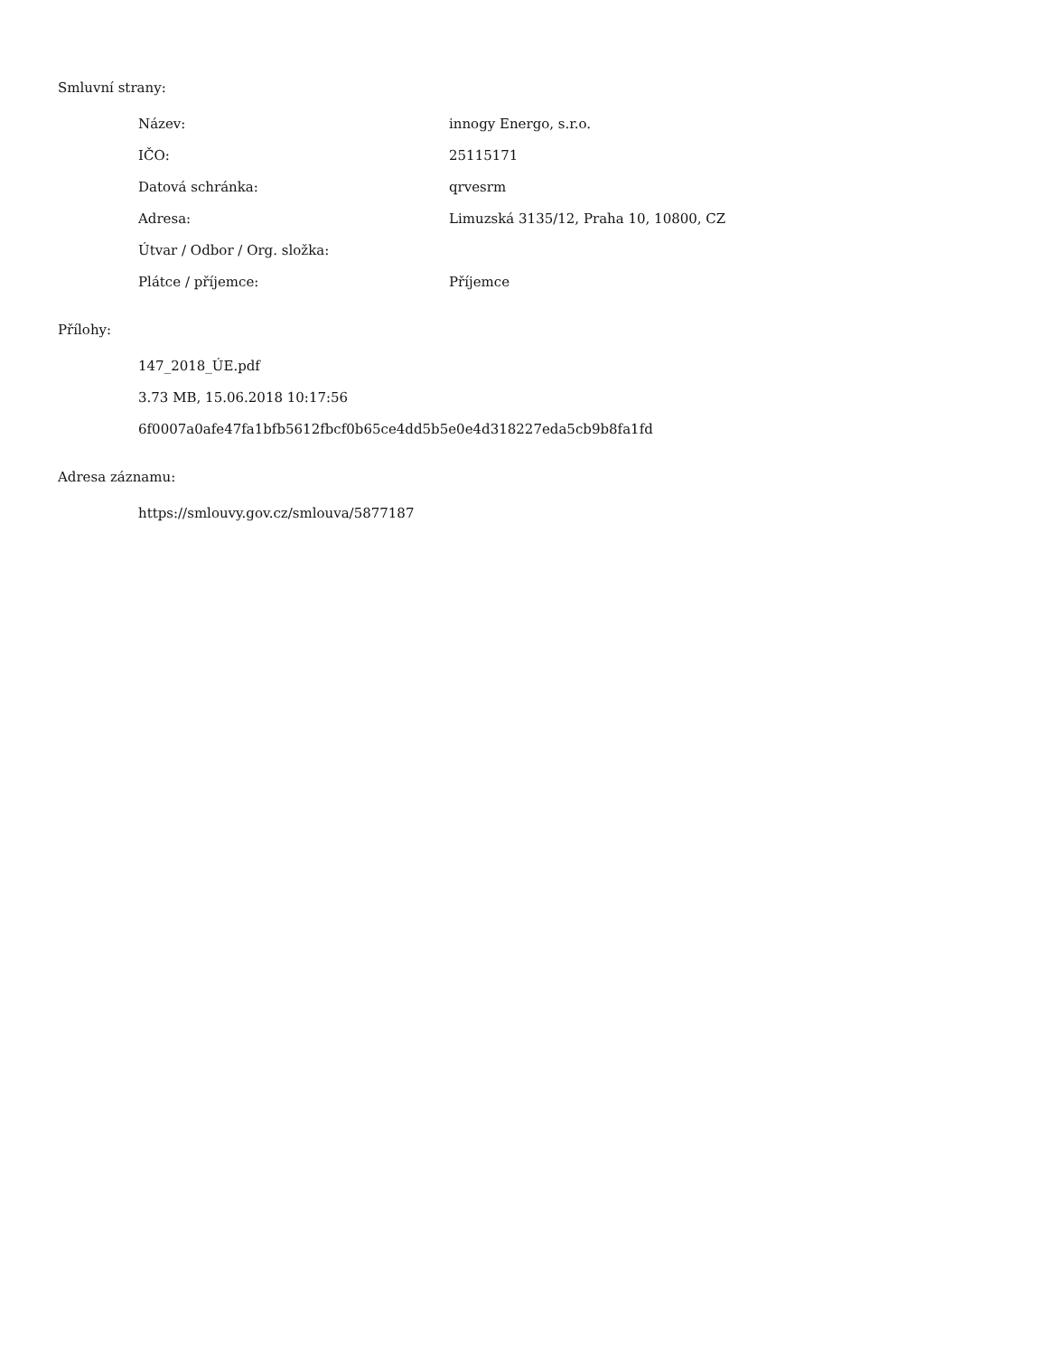Smluvní strany:
| Název: | innogy Energo, s.r.o. |
| IČO: | 25115171 |
| Datová schránka: | qrvesrm |
| Adresa: | Limuzská 3135/12, Praha 10, 10800, CZ |
| Útvar / Odbor / Org. složka: | |
| Plátce / příjemce: | Příjemce |
Přílohy:
147_2018_ÚE.pdf
3.73 MB, 15.06.2018 10:17:56
6f0007a0afe47fa1bfb5612fbcf0b65ce4dd5b5e0e4d318227eda5cb9b8fa1fd
Adresa záznamu:
https://smlouvy.gov.cz/smlouva/5877187